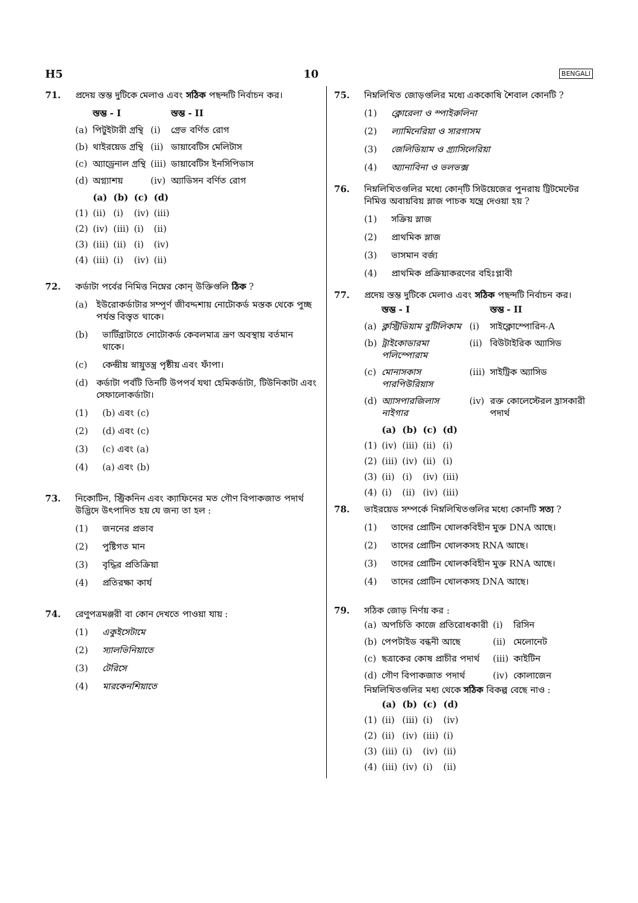H5 10 BENGALI
71. প্রদেয় স্তম্ভ দুটিকে মেলাও এবং সঠিক পছন্দটি নির্বাচন কর।
| | স্তম্ভ - I | | স্তম্ভ - II |
| --- | --- | --- | --- |
| (a) | পিটুইটারী গ্রন্থি | (i) | গ্রেভ বর্ণিত রোগ |
| (b) | থাইরয়েড গ্রন্থি | (ii) | ডায়াবেটিস মেলিটাস |
| (c) | অ্যাড্রেনাল গ্রন্থি | (iii) | ডায়াবেটিস ইনসিপিডাস |
| (d) | অগ্ন্যাশয় | (iv) | অ্যাডিসন বর্ণিত রোগ |
| | (a) | (b) | (c) | (d) |
| --- | --- | --- | --- | --- |
| (1) | (ii) | (i) | (iv) | (iii) |
| (2) | (iv) | (iii) | (i) | (ii) |
| (3) | (iii) | (ii) | (i) | (iv) |
| (4) | (iii) | (i) | (iv) | (ii) |
72. কর্ডাটা পর্বের নিমিত্ত নিম্নের কোন্ উক্তিগুলি ঠিক ?
(a) ইউরোকর্ডাটার সম্পূর্ণ জীবদ্দশায় নোটোকর্ড মস্তক থেকে পুচ্ছ পর্যন্ত বিস্তৃত থাকে।
(b) ভার্টিব্রাটাতে নোটোকর্ড কেবলমাত্র ভ্রূণ অবস্থায় বর্তমান থাকে।
(c) কেন্দ্রীয় স্নায়ুতন্ত্র পৃষ্ঠীয় এবং ফাঁপা।
(d) কর্ডাটা পর্বটি তিনটি উপপর্ব যথা হেমিকর্ডাটা, টিউনিকাটা এবং সেফালোকর্ডাটা।
(1) (b) এবং (c)
(2) (d) এবং (c)
(3) (c) এবং (a)
(4) (a) এবং (b)
73. নিকোটিন, স্ট্রিকনিন এবং ক্যাফিনের মত গৌণ বিপাকজাত পদার্থ উদ্ভিদে উৎপাদিত হয় যে জন্য তা হল :
(1) জননের প্রভাব
(2) পুষ্টিগত মান
(3) বৃদ্ধির প্রতিক্রিয়া
(4) প্রতিরক্ষা কার্য
74. রেণুপত্রমঞ্জরী বা কোন দেখতে পাওয়া যায় :
(1) একুইসেটামে
(2) স্যালভিনিয়াতে
(3) টেরিসে
(4) মারকেনশিয়াতে
75. নিম্নলিখিত জোড়গুলির মধ্যে এককোষি শৈবাল কোনটি ?
(1) ক্লোরেলা ও স্পাইরুলিনা
(2) ল্যামিনেরিয়া ও সারগাসম
(3) জেলিডিয়াম ও গ্র্যাসিলেরিয়া
(4) অ্যানাবিনা ও ভলভক্স
76. নিম্নলিখিতগুলির মধ্যে কোন্‌টি সিউয়েজের পুনরায় ট্রিটমেন্টের নিমিত্ত অবায়বিয় স্লাজ পাচক যন্ত্রে দেওয়া হয় ?
(1) সক্রিয় স্লাজ
(2) প্রাথমিক স্লাজ
(3) ভাসমান বর্জ্য
(4) প্রাথমিক প্রক্রিয়াকরণের বহিঃপ্লাবী
77. প্রদেয় স্তম্ভ দুটিকে মেলাও এবং সঠিক পছন্দটি নির্বাচন কর।
| | স্তম্ভ - I | | স্তম্ভ - II |
| --- | --- | --- | --- |
| (a) | ক্লস্ট্রিডিয়াম বুটিলিকাম | (i) | সাইক্লোস্পোরিন-A |
| (b) | ট্রাইকোডারমা পলিস্পোরাম | (ii) | বিউটাইরিক অ্যাসিড |
| (c) | মোনাসকাস পারপিউরিয়াস | (iii) | সাইট্রিক অ্যাসিড |
| (d) | অ্যাসপারজিলাস নাইগার | (iv) | রক্ত কোলেস্টেরল হ্রাসকারী পদার্থ |
| | (a) | (b) | (c) | (d) |
| --- | --- | --- | --- | --- |
| (1) | (iv) | (iii) | (ii) | (i) |
| (2) | (iii) | (iv) | (ii) | (i) |
| (3) | (ii) | (i) | (iv) | (iii) |
| (4) | (i) | (ii) | (iv) | (iii) |
78. ভাইরয়েড সম্পর্কে নিম্নলিখিতগুলির মধ্যে কোনটি সত্য ?
(1) তাদের প্রোটিন খোলকবিহীন মুক্ত DNA আছে।
(2) তাদের প্রোটিন খোলকসহ RNA আছে।
(3) তাদের প্রোটিন খোলকবিহীন মুক্ত RNA আছে।
(4) তাদের প্রোটিন খোলকসহ DNA আছে।
79. সঠিক জোড় নির্ণয় কর :
| (a) | অপচিতি কাজে প্রতিরোধকারী | (i) | রিসিন |
| (b) | পেপটাইড বন্ধনী আছে | (ii) | মেলোনেট |
| (c) | ছত্রাকের কোষ প্রাচীর পদার্থ | (iii) | কাইটিন |
| (d) | গৌণ বিপাকজাত পদার্থ | (iv) | কোলাজেন |
নিম্নলিখিতগুলির মধ্য থেকে সঠিক বিকল্প বেছে নাও :
| | (a) | (b) | (c) | (d) |
| --- | --- | --- | --- | --- |
| (1) | (ii) | (iii) | (i) | (iv) |
| (2) | (ii) | (iv) | (iii) | (i) |
| (3) | (iii) | (i) | (iv) | (ii) |
| (4) | (iii) | (iv) | (i) | (ii) |